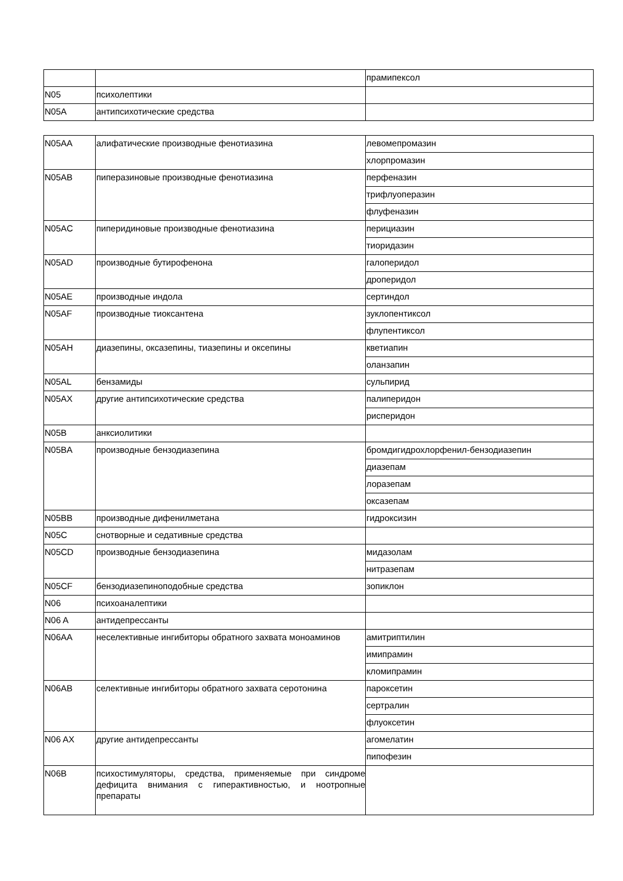| | | прамипексол |
| N05 | психолептики | |
| N05A | антипсихотические средства | |
| N05AA | алифатические производные фенотиазина | левомепромазин |
| | | хлорпромазин |
| N05AB | пиперазиновые производные фенотиазина | перфеназин |
| | | трифлуоперазин |
| | | флуфеназин |
| N05AC | пиперидиновые производные фенотиазина | перициазин |
| | | тиоридазин |
| N05AD | производные бутирофенона | галоперидол |
| | | дроперидол |
| N05AE | производные индола | сертиндол |
| N05AF | производные тиоксантена | зуклопентиксол |
| | | флупентиксол |
| N05AH | диазепины, оксазепины, тиазепины и оксепины | кветиапин |
| | | оланзапин |
| N05AL | бензамиды | сульпирид |
| N05AX | другие антипсихотические средства | палиперидон |
| | | рисперидон |
| N05B | анксиолитики | |
| N05BA | производные бензодиазепина | бромдигидрохлорфенил-бензодиазепин |
| | | диазепам |
| | | лоразепам |
| | | оксазепам |
| N05BB | производные дифенилметана | гидроксизин |
| N05C | снотворные и седативные средства | |
| N05CD | производные бензодиазепина | мидазолам |
| | | нитразепам |
| N05CF | бензодиазепиноподобные средства | зопиклон |
| N06 | психоаналептики | |
| N06 A | антидепрессанты | |
| N06AA | неселективные ингибиторы обратного захвата моноаминов | амитриптилин |
| | | имипрамин |
| | | кломипрамин |
| N06AB | селективные ингибиторы обратного захвата серотонина | пароксетин |
| | | сертралин |
| | | флуоксетин |
| N06 AX | другие антидепрессанты | агомелатин |
| | | пипофезин |
| N06B | психостимуляторы, средства, применяемые при синдроме дефицита внимания с гиперактивностью, и ноотропные препараты | |